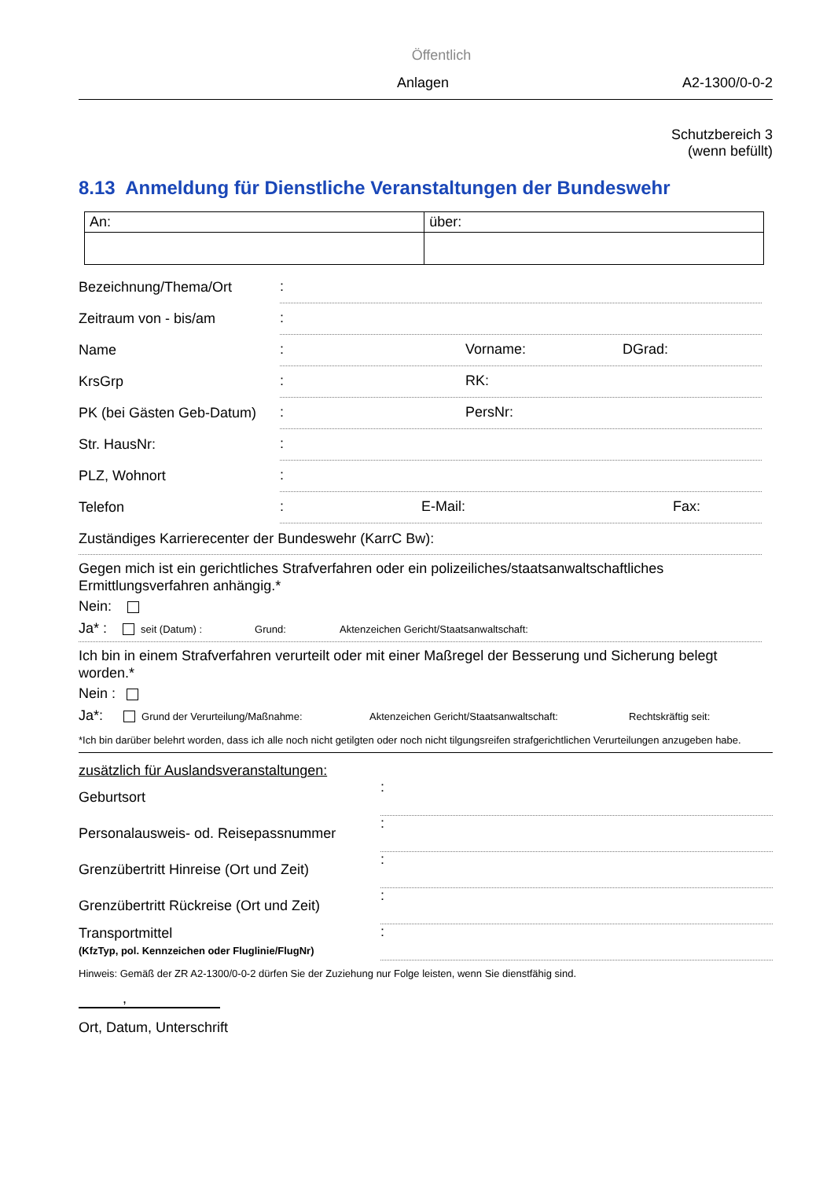Öffentlich
Anlagen A2-1300/0-0-2
Schutzbereich 3
(wenn befüllt)
8.13 Anmeldung für Dienstliche Veranstaltungen der Bundeswehr
| An: | über: |
Bezeichnung/Thema/Ort
:
Zeitraum von - bis/am
:
Name
: Vorname: DGrad:
KrsGrp
: RK:
PK (bei Gästen Geb-Datum)
: PersNr:
Str. HausNr:
:
PLZ, Wohnort
:
Telefon
: E-Mail: Fax:
Zuständiges Karrierecenter der Bundeswehr (KarrC Bw):
Gegen mich ist ein gerichtliches Strafverfahren oder ein polizeiliches/staatsanwaltschaftliches Ermittlungsverfahren anhängig.*
Nein:
Ja* : seit (Datum) : Grund: Aktenzeichen Gericht/Staatsanwaltschaft:
Ich bin in einem Strafverfahren verurteilt oder mit einer Maßregel der Besserung und Sicherung belegt worden.*
Nein :
Ja*: Grund der Verurteilung/Maßnahme: Aktenzeichen Gericht/Staatsanwaltschaft: Rechtskräftig seit:
*Ich bin darüber belehrt worden, dass ich alle noch nicht getilgten oder noch nicht tilgungsreifen strafgerichtlichen Verurteilungen anzugeben habe.
zusätzlich für Auslandsveranstaltungen:
Geburtsort
:
Personalausweis- od. Reisepassnummer
:
Grenzübertritt Hinreise (Ort und Zeit)
:
Grenzübertritt Rückreise (Ort und Zeit)
:
Transportmittel
(KfzTyp, pol. Kennzeichen oder Fluglinie/FlugNr)
:
Hinweis: Gemäß der ZR A2-1300/0-0-2 dürfen Sie der Zuziehung nur Folge leisten, wenn Sie dienstfähig sind.
,
Ort, Datum, Unterschrift